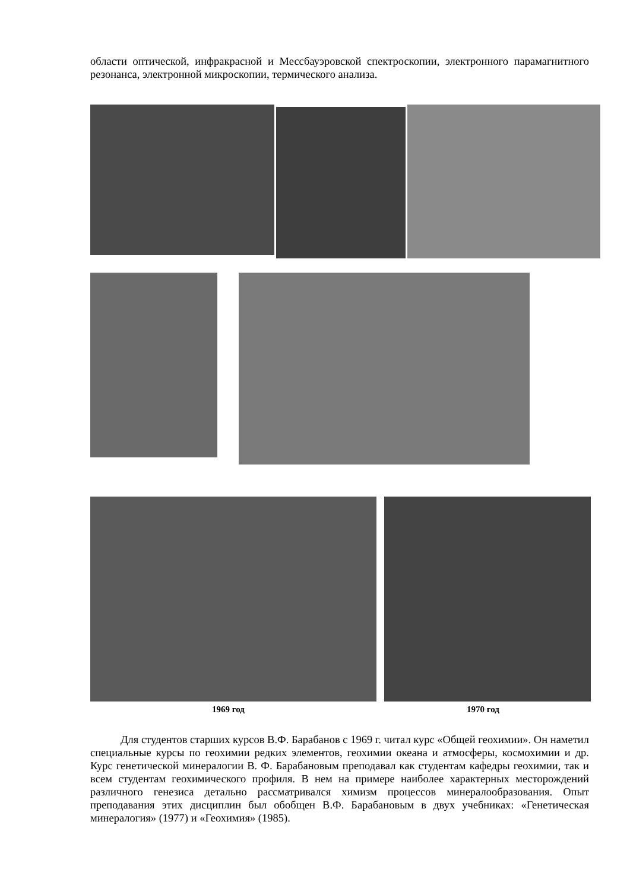области оптической, инфракрасной и Мессбауэровской спектроскопии, электронного парамагнитного резонанса, электронной микроскопии, термического анализа.
1969 год 1970 год
Для студентов старших курсов В.Ф. Барабанов с 1969 г. читал курс «Общей геохимии». Он наметил специальные курсы по геохимии редких элементов, геохимии океана и атмосферы, космохимии и др. Курс генетической минералогии В. Ф. Барабановым преподавал как студентам кафедры геохимии, так и всем студентам геохимического профиля. В нем на примере наиболее характерных месторождений различного генезиса детально рассматривался химизм процессов минералообразования. Опыт преподавания этих дисциплин был обобщен В.Ф. Барабановым в двух учебниках: «Генетическая минералогия» (1977) и «Геохимия» (1985).